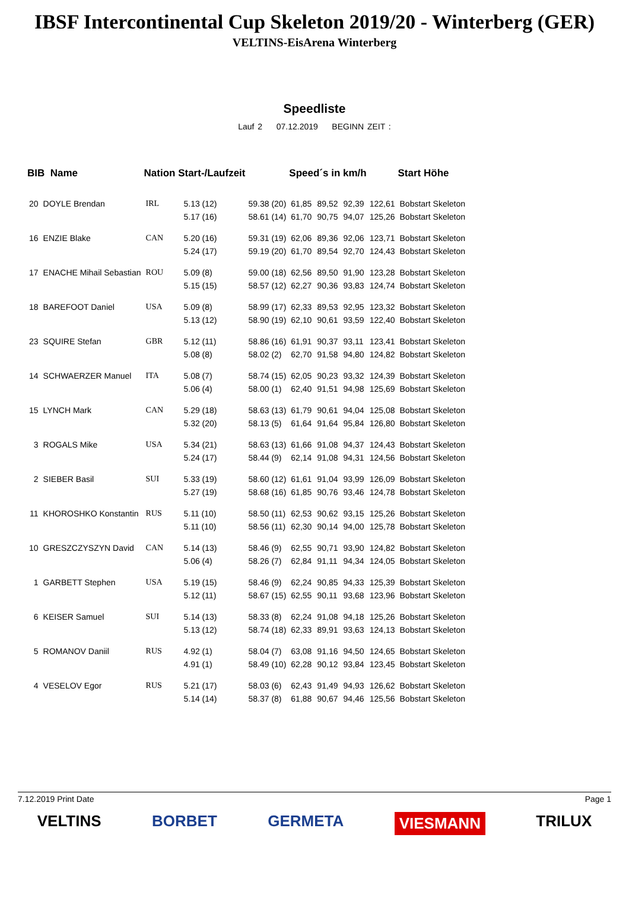IBSF Intercontinental Cup Skeleton 2019/20 - Winterberg (GER)
VELTINS-EisArena Winterberg
Speedliste
Lauf 2 07.12.2019 BEGINN ZEIT :
| BIB Name | | Nation Start-/Laufzeit | | | Speed´s in km/h | | | | Start Höhe |
| --- | --- | --- | --- | --- | --- | --- | --- | --- | --- |
| 20 | DOYLE Brendan | IRL | 5.13 (12) | 59.38 (20) | 61,85 | 89,52 | 92,39 | 122,61 | Bobstart Skeleton |
| | | | 5.17 (16) | 58.61 (14) | 61,70 | 90,75 | 94,07 | 125,26 | Bobstart Skeleton |
| 16 | ENZIE Blake | CAN | 5.20 (16) | 59.31 (19) | 62,06 | 89,36 | 92,06 | 123,71 | Bobstart Skeleton |
| | | | 5.24 (17) | 59.19 (20) | 61,70 | 89,54 | 92,70 | 124,43 | Bobstart Skeleton |
| 17 | ENACHE Mihail Sebastian | ROU | 5.09 (8) | 59.00 (18) | 62,56 | 89,50 | 91,90 | 123,28 | Bobstart Skeleton |
| | | | 5.15 (15) | 58.57 (12) | 62,27 | 90,36 | 93,83 | 124,74 | Bobstart Skeleton |
| 18 | BAREFOOT Daniel | USA | 5.09 (8) | 58.99 (17) | 62,33 | 89,53 | 92,95 | 123,32 | Bobstart Skeleton |
| | | | 5.13 (12) | 58.90 (19) | 62,10 | 90,61 | 93,59 | 122,40 | Bobstart Skeleton |
| 23 | SQUIRE Stefan | GBR | 5.12 (11) | 58.86 (16) | 61,91 | 90,37 | 93,11 | 123,41 | Bobstart Skeleton |
| | | | 5.08 (8) | 58.02 (2) | 62,70 | 91,58 | 94,80 | 124,82 | Bobstart Skeleton |
| 14 | SCHWAERZER Manuel | ITA | 5.08 (7) | 58.74 (15) | 62,05 | 90,23 | 93,32 | 124,39 | Bobstart Skeleton |
| | | | 5.06 (4) | 58.00 (1) | 62,40 | 91,51 | 94,98 | 125,69 | Bobstart Skeleton |
| 15 | LYNCH Mark | CAN | 5.29 (18) | 58.63 (13) | 61,79 | 90,61 | 94,04 | 125,08 | Bobstart Skeleton |
| | | | 5.32 (20) | 58.13 (5) | 61,64 | 91,64 | 95,84 | 126,80 | Bobstart Skeleton |
| 3 | ROGALS Mike | USA | 5.34 (21) | 58.63 (13) | 61,66 | 91,08 | 94,37 | 124,43 | Bobstart Skeleton |
| | | | 5.24 (17) | 58.44 (9) | 62,14 | 91,08 | 94,31 | 124,56 | Bobstart Skeleton |
| 2 | SIEBER Basil | SUI | 5.33 (19) | 58.60 (12) | 61,61 | 91,04 | 93,99 | 126,09 | Bobstart Skeleton |
| | | | 5.27 (19) | 58.68 (16) | 61,85 | 90,76 | 93,46 | 124,78 | Bobstart Skeleton |
| 11 | KHOROSHKO Konstantin | RUS | 5.11 (10) | 58.50 (11) | 62,53 | 90,62 | 93,15 | 125,26 | Bobstart Skeleton |
| | | | 5.11 (10) | 58.56 (11) | 62,30 | 90,14 | 94,00 | 125,78 | Bobstart Skeleton |
| 10 | GRESZCZYSZYN David | CAN | 5.14 (13) | 58.46 (9) | 62,55 | 90,71 | 93,90 | 124,82 | Bobstart Skeleton |
| | | | 5.06 (4) | 58.26 (7) | 62,84 | 91,11 | 94,34 | 124,05 | Bobstart Skeleton |
| 1 | GARBETT Stephen | USA | 5.19 (15) | 58.46 (9) | 62,24 | 90,85 | 94,33 | 125,39 | Bobstart Skeleton |
| | | | 5.12 (11) | 58.67 (15) | 62,55 | 90,11 | 93,68 | 123,96 | Bobstart Skeleton |
| 6 | KEISER Samuel | SUI | 5.14 (13) | 58.33 (8) | 62,24 | 91,08 | 94,18 | 125,26 | Bobstart Skeleton |
| | | | 5.13 (12) | 58.74 (18) | 62,33 | 89,91 | 93,63 | 124,13 | Bobstart Skeleton |
| 5 | ROMANOV Daniil | RUS | 4.92 (1) | 58.04 (7) | 63,08 | 91,16 | 94,50 | 124,65 | Bobstart Skeleton |
| | | | 4.91 (1) | 58.49 (10) | 62,28 | 90,12 | 93,84 | 123,45 | Bobstart Skeleton |
| 4 | VESELOV Egor | RUS | 5.21 (17) | 58.03 (6) | 62,43 | 91,49 | 94,93 | 126,62 | Bobstart Skeleton |
| | | | 5.14 (14) | 58.37 (8) | 61,88 | 90,67 | 94,46 | 125,56 | Bobstart Skeleton |
7.12.2019 Print Date Page 1
VELTINS BORBET GERMETA VIESMANN TRILUX